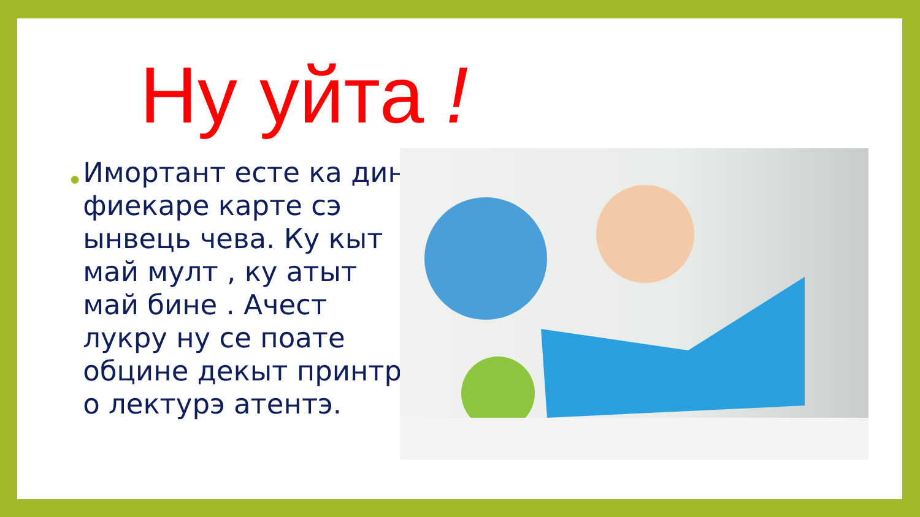Ну уйта !
●
Имортант есте ка дин фиекаре карте сэ ынвець чева. Ку кыт май мулт , ку атыт май бине . Ачест лукру ну се поате обцине декыт принтр-о лектурэ атентэ.